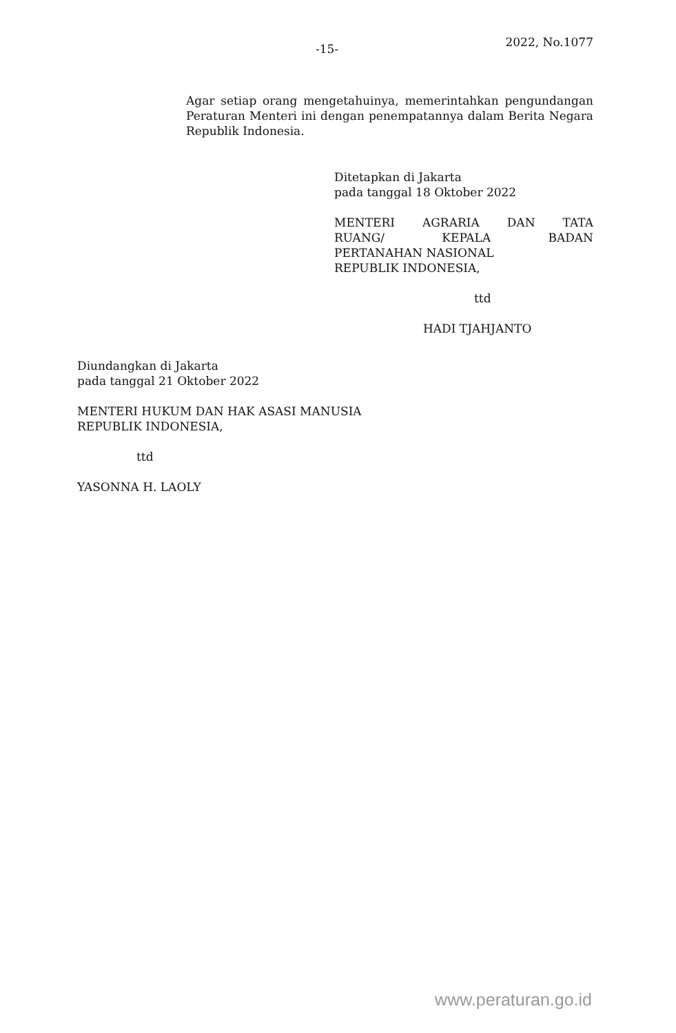-15- 2022, No.1077
Agar setiap orang mengetahuinya, memerintahkan pengundangan Peraturan Menteri ini dengan penempatannya dalam Berita Negara Republik Indonesia.
Ditetapkan di Jakarta
pada tanggal 18 Oktober 2022
MENTERI AGRARIA DAN TATA
RUANG/ KEPALA BADAN
PERTANAHAN NASIONAL
REPUBLIK INDONESIA,
ttd
HADI TJAHJANTO
Diundangkan di Jakarta
pada tanggal 21 Oktober 2022
MENTERI HUKUM DAN HAK ASASI MANUSIA
REPUBLIK INDONESIA,
ttd
YASONNA H. LAOLY
www.peraturan.go.id